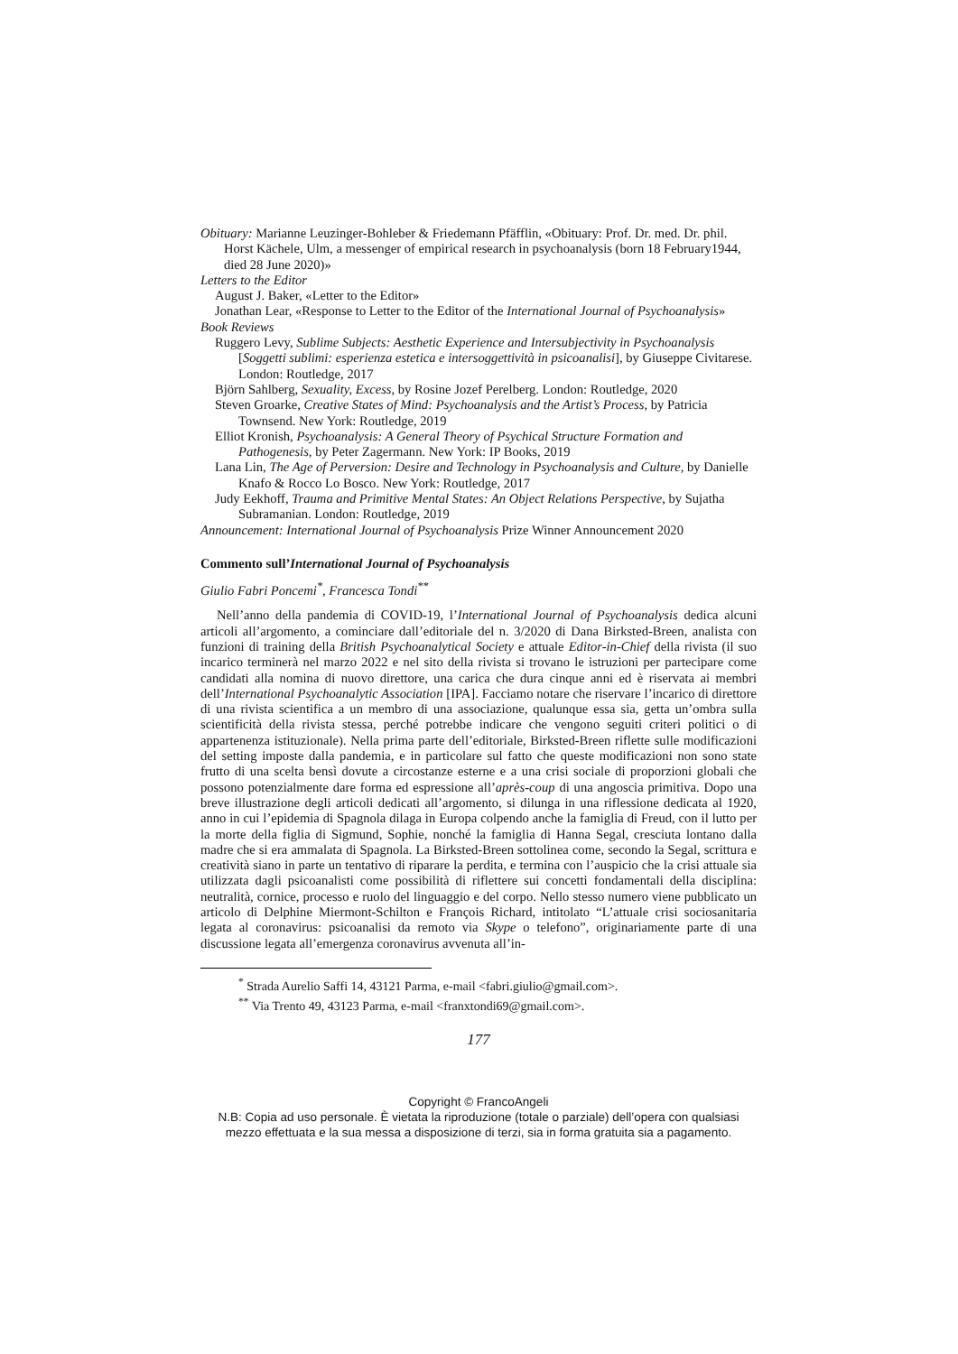Obituary: Marianne Leuzinger-Bohleber & Friedemann Pfäfflin, «Obituary: Prof. Dr. med. Dr. phil. Horst Kächele, Ulm, a messenger of empirical research in psychoanalysis (born 18 February1944, died 28 June 2020)»
Letters to the Editor
August J. Baker, «Letter to the Editor»
Jonathan Lear, «Response to Letter to the Editor of the International Journal of Psychoanalysis»
Book Reviews
Ruggero Levy, Sublime Subjects: Aesthetic Experience and Intersubjectivity in Psychoanalysis [Soggetti sublimi: esperienza estetica e intersoggettività in psicoanalisi], by Giuseppe Civitarese. London: Routledge, 2017
Björn Sahlberg, Sexuality, Excess, by Rosine Jozef Perelberg. London: Routledge, 2020
Steven Groarke, Creative States of Mind: Psychoanalysis and the Artist’s Process, by Patricia Townsend. New York: Routledge, 2019
Elliot Kronish, Psychoanalysis: A General Theory of Psychical Structure Formation and Pathogenesis, by Peter Zagermann. New York: IP Books, 2019
Lana Lin, The Age of Perversion: Desire and Technology in Psychoanalysis and Culture, by Danielle Knafo & Rocco Lo Bosco. New York: Routledge, 2017
Judy Eekhoff, Trauma and Primitive Mental States: An Object Relations Perspective, by Sujatha Subramanian. London: Routledge, 2019
Announcement: International Journal of Psychoanalysis Prize Winner Announcement 2020
Commento sull’International Journal of Psychoanalysis
Giulio Fabri Poncemi<sup>*</sup>, Francesca Tondi<sup>**</sup>
Nell’anno della pandemia di COVID-19, l’International Journal of Psychoanalysis dedica alcuni articoli all’argomento, a cominciare dall’editoriale del n. 3/2020 di Dana Birksted-Breen, analista con funzioni di training della British Psychoanalytical Society e attuale Editor-in-Chief della rivista (il suo incarico terminerà nel marzo 2022 e nel sito della rivista si trovano le istruzioni per partecipare come candidati alla nomina di nuovo direttore, una carica che dura cinque anni ed è riservata ai membri dell’International Psychoanalytic Association [IPA]. Facciamo notare che riservare l’incarico di direttore di una rivista scientifica a un membro di una associazione, qualunque essa sia, getta un’ombra sulla scientificità della rivista stessa, perché potrebbe indicare che vengono seguiti criteri politici o di appartenenza istituzionale). Nella prima parte dell’editoriale, Birksted-Breen riflette sulle modificazioni del setting imposte dalla pandemia, e in particolare sul fatto che queste modificazioni non sono state frutto di una scelta bensì dovute a circostanze esterne e a una crisi sociale di proporzioni globali che possono potenzialmente dare forma ed espressione all’après-coup di una angoscia primitiva. Dopo una breve illustrazione degli articoli dedicati all’argomento, si dilunga in una riflessione dedicata al 1920, anno in cui l’epidemia di Spagnola dilaga in Europa colpendo anche la famiglia di Freud, con il lutto per la morte della figlia di Sigmund, Sophie, nonché la famiglia di Hanna Segal, cresciuta lontano dalla madre che si era ammalata di Spagnola. La Birksted-Breen sottolinea come, secondo la Segal, scrittura e creatività siano in parte un tentativo di riparare la perdita, e termina con l’auspicio che la crisi attuale sia utilizzata dagli psicoanalisti come possibilità di riflettere sui concetti fondamentali della disciplina: neutralità, cornice, processo e ruolo del linguaggio e del corpo. Nello stesso numero viene pubblicato un articolo di Delphine Miermont-Schilton e François Richard, intitolato “L’attuale crisi sociosanitaria legata al coronavirus: psicoanalisi da remoto via Skype o telefono”, originariamente parte di una discussione legata all’emergenza coronavirus avvenuta all’in-
<sup>*</sup> Strada Aurelio Saffi 14, 43121 Parma, e-mail <fabri.giulio@gmail.com>.
<sup>**</sup> Via Trento 49, 43123 Parma, e-mail <franxtondi69@gmail.com>.
177
Copyright © FrancoAngeli
N.B: Copia ad uso personale. È vietata la riproduzione (totale o parziale) dell’opera con qualsiasi
mezzo effettuata e la sua messa a disposizione di terzi, sia in forma gratuita sia a pagamento.